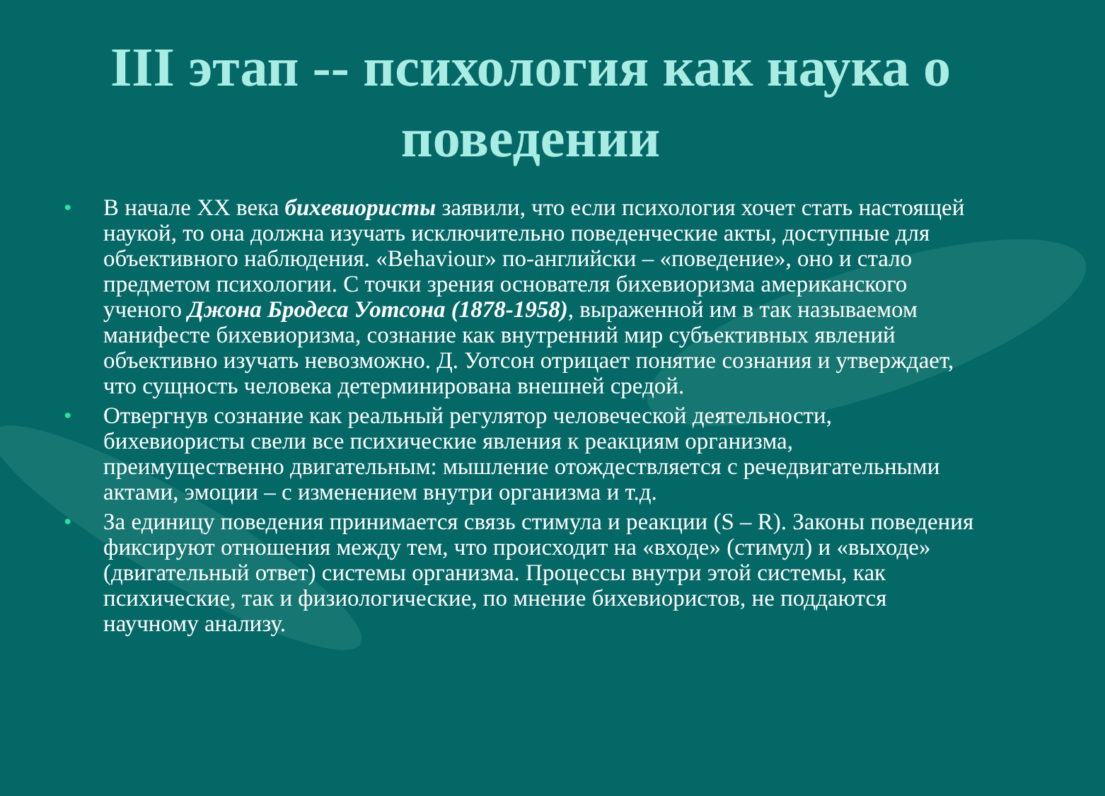III этап -- психология как наука о поведении
• В начале XX века бихевиористы заявили, что если психология хочет стать настоящей наукой, то она должна изучать исключительно поведенческие акты, доступные для объективного наблюдения. «Behaviour» по-английски – «поведение», оно и стало предметом психологии. С точки зрения основателя бихевиоризма американского ученого Джона Бродеса Уотсона (1878-1958), выраженной им в так называемом манифесте бихевиоризма, сознание как внутренний мир субъективных явлений объективно изучать невозможно. Д. Уотсон отрицает понятие сознания и утверждает, что сущность человека детерминирована внешней средой.
• Отвергнув сознание как реальный регулятор человеческой деятельности, бихевиористы свели все психические явления к реакциям организма, преимущественно двигательным: мышление отождествляется с речедвигательными актами, эмоции – с изменением внутри организма и т.д.
• За единицу поведения принимается связь стимула и реакции (S – R). Законы поведения фиксируют отношения между тем, что происходит на «входе» (стимул) и «выходе» (двигательный ответ) системы организма. Процессы внутри этой системы, как психические, так и физиологические, по мнение бихевиористов, не поддаются научному анализу.